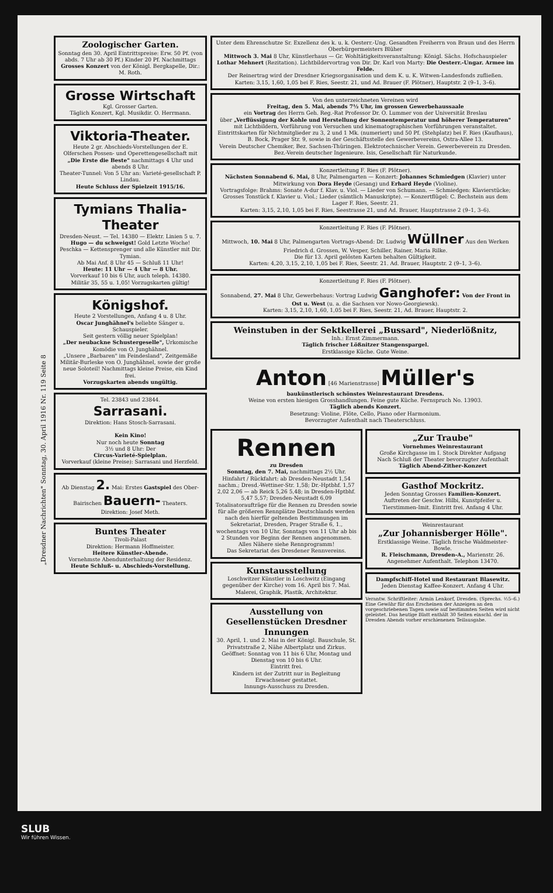„Dresdner Nachrichten" Sonntag, 30. April 1916 Nr. 119 Seite 8
Zoologischer Garten.
Sonntag den 30. April Eintrittspreise: Erw. 50 Pf. (von abds. 7 Uhr ab 30 Pf.) Kinder 20 Pf. Nachmittags Grosses Konzert von der Königl. Bergkapelle, Dir.: M. Roth.
Grosse Wirtschaft
Kgl. Grosser Garten.
Täglich Konzert, Kgl. Musikdir. O. Herrmann.
Viktoria-Theater.
Heute 2 gr. Abschieds-Vorstellungen der E. Olferschen Possen- und Operettengesellschaft mit „Die Erste die Beste" nachmittags 4 Uhr und abends 8 Uhr.
Theater-Tunnel: Von 5 Uhr an: Varieté-gesellschaft P. Lindau.
Heute Schluss der Spielzeit 1915/16.
Tymians Thalia-Theater
Dresden-Neust. — Tel. 14380 — Elektr. Linien 5 u. 7.
Hugo — du schweigst! Gold Letzte Woche!
Peschka — Kettensprenger und alle Künstler mit Dir. Tymian.
Ab Mai Anf. 8 Uhr 45 — Schluß 11 Uhr!
Heute: 11 Uhr — 4 Uhr — 8 Uhr.
Vorverkauf 10 bis 6 Uhr, auch teleph. 14380.
Militär 35, 55 u. 1,05! Vorzugskarten gültig!
Königshof.
Heute 2 Vorstellungen, Anfang 4 u. 8 Uhr.
Oscar Junghähnel's beliebte Sänger u. Schauspieler.
Seit gestern völlig neuer Spielplan!
„Der neubackne Schustergeselle", Urkomische Komödie von O. Junghähnel.
„Unsere „Barbaren" im Feindesland", Zeitgemäße Militär-Burleske von O. Junghähnel, sowie der große neue Soloteil! Nachmittags kleine Preise, ein Kind frei.
Vorzugskarten abends ungültig.
Tel. 23843 und 23844.
Sarrasani.
Direktion: Hans Stosch-Sarrasani.
Kein Kino!
Nur noch heute Sonntag
3½ und 8 Uhr: Der
Circus-Varieté-Spielplan.
Vorverkauf (kleine Preise): Sarrasani und Herzfeld.
Ab Dienstag 2. Mai: Erstes Gastspiel des Ober-Bairischen Bauern- Theaters.
Direktion: Josef Meth.
Buntes Theater
Tivoli-Palast
Direktion: Hermann Hoffmeister.
Heitere Künstler-Abende.
Vornehmste Abendunterhaltung der Residenz.
Heute Schluß- u. Abschieds-Vorstellung.
Unter dem Ehrenschutze Sr. Exzellenz des k. u. k. Oesterr.-Ung. Gesandten Freiherrn von Braun und des Herrn Oberbürgermeisters Blüher
Mittwoch 3. Mai 8 Uhr, Künstlerhaus — Gr. Wohltätigkeitsveranstaltung: Königl. Sächs. Hofschauspieler Lothar Mehnert (Rezitation). Lichtbildervortrag von Dir. Dr. Karl von Marty: Die Oesterr.-Ungar. Armee im Felde.
Der Reinertrag wird der Dresdner Kriegsorganisation und dem K. u. K. Witwen-Landesfonds zufließen.
Karten: 3,15, 1,60, 1,05 bei F. Ries, Seestr. 21, und Ad. Brauer (F. Plötner), Hauptstr. 2 (9–1, 3–6).
Von den unterzeichneten Vereinen wird
Freitag, den 5. Mai, abends 7½ Uhr, im grossen Gewerbehaussaale
ein Vortrag des Herrn Geh. Reg.-Rat Professor Dr. O. Lummer von der Universität Breslau
über „Verflüssigung der Kohle und Herstellung der Sonnentemperatur und höherer Temperaturen"
mit Lichtbildern, Vorführung von Versuchen und kinematographischen Vorführungen veranstaltet.
Eintrittskarten für Nichtmitglieder zu 3, 2 und 1 Mk. (numeriert) und 50 Pf. (Stehplatz) bei F. Ries (Kaufhaus), B. Bock, Prager Str. 9, sowie in der Geschäftsstelle des Gewerbevereins, Ostra-Allee 13.
Verein Deutscher Chemiker, Bez. Sachsen-Thüringen. Elektrotechnischer Verein. Gewerbeverein zu Dresden. Bez.-Verein deutscher Ingenieure. Isis, Gesellschaft für Naturkunde.
Konzertleitung F. Ries (F. Plötner).
Nächsten Sonnabend 6. Mai, 8 Uhr, Palmengarten — Konzert: Johannes Schmiedgen (Klavier) unter Mitwirkung von Dora Heyde (Gesang) und Erhard Heyde (Violine).
Vortragsfolge: Brahms: Sonate A-dur f. Klav. u. Viol. — Lieder von Schumann. — Schmiedgen: Klavierstücke; Grosses Tonstück f. Klavier u. Viol.; Lieder (sämtlich Manuskripte). — Konzertflügel: C. Bechstein aus dem Lager F. Ries, Seestr. 21.
Karten: 3,15, 2,10, 1,05 bei F. Ries, Seestrasse 21, und Ad. Brauer, Hauptstrasse 2 (9–1, 3–6).
Konzertleitung F. Ries (F. Plötner).
Mittwoch, 10. Mai 8 Uhr, Palmengarten Vortrags-Abend: Dr. Ludwig Wüllner Aus den Werken Friedrich d. Grossen, W. Vesper, Schiller, Rainer, Maria Rilke.
Die für 13. April gelösten Karten behalten Gültigkeit.
Karten: 4,20, 3,15, 2,10, 1,05 bei F. Ries, Seestr. 21. Ad. Brauer, Hauptstr. 2 (9–1, 3–6).
Konzertleitung F. Ries (F. Plötner).
Sonnabend, 27. Mai 8 Uhr, Gewerbehaus: Vortrag Ludwig Ganghofer: Von der Front in Ost u. West (u. a. die Sachsen vor Nowo-Georgiewsk).
Karten: 3,15, 2,10, 1,60, 1,05 bei F. Ries, Seestr. 21, Ad. Brauer, Hauptstr. 2.
Weinstuben in der Sektkellerei „Bussard", Niederlößnitz,
Inh.: Ernst Zimmermann.
Täglich frischer Lößnitzer Stangenspargel.
Erstklassige Küche. Gute Weine.
Anton [46 Marienstrasse] Müller's
baukünstlerisch schönstes Weinrestaurant Dresdens.
Weine von ersten hiesigen Grosshandlungen. Feine gute Küche. Fernspruch No. 13903.
Täglich abends Konzert.
Besetzung: Violine, Flöte, Cello, Piano oder Harmonium.
Bevorzugter Aufenthalt nach Theaterschluss.
Rennen
zu Dresden
Sonntag, den 7. Mai, nachmittags 2½ Uhr.
Hinfahrt / Rückfahrt: ab Dresden-Neustadt 1,54 nachm.; Dresd.-Wettiner-Str. 1,58; Dr.-Hptbhf. 1,57 2,02 2,06 — ab Reick 5,26 5,48; in Dresden-Hptbhf. 5,47 5,57; Dresden-Neustadt 6,09
Totalisatoraufträge für die Rennen zu Dresden sowie für alle größeren Rennplätze Deutschlands werden nach den hierfür geltenden Bestimmungen im Sekretariat, Dresden, Prager Straße 6, 1., wochentags von 10 Uhr, Sonntags von 11 Uhr ab bis 2 Stunden vor Beginn der Rennen angenommen.
Alles Nähere siehe Rennprogramm!
Das Sekretariat des Dresdener Rennvereins.
Kunstausstellung
Loschwitzer Künstler in Loschwitz (Eingang gegenüber der Kirche) vom 16. April bis 7. Mai.
Malerei, Graphik, Plastik, Architektur.
Ausstellung von Gesellenstücken Dresdner Innungen
30. April, 1. und 2. Mai in der Königl. Bauschule, St. Privatstraße 2, Nähe Albertplatz und Zirkus.
Geöffnet: Sonntag von 11 bis 6 Uhr, Montag und Dienstag von 10 bis 6 Uhr.
Eintritt frei.
Kindern ist der Zutritt nur in Begleitung Erwachsener gestattet.
Innungs-Ausschuss zu Dresden.
„Zur Traube"
Vornehmes Weinrestaurant
Große Kirchgasse im I. Stock Direkter Aufgang
Nach Schluß der Theater bevorzugter Aufenthalt
Täglich Abend-Zither-Konzert
Gasthof Mockritz.
Jeden Sonntag Grosses Familien-Konzert.
Auftreten der Geschw. Hilbi, Kunstpfeifer u. Tierstimmen-Imit. Eintritt frei. Anfang 4 Uhr.
Weinrestaurant
„Zur Johannisberger Hölle".
Erstklassige Weine. Täglich frische Waldmeister-Bowle.
R. Fleischmann, Dresden-A., Marienstr. 26.
Angenehmer Aufenthalt. Telephon 13470.
Dampfschiff-Hotel und Restaurant Blasewitz.
Jeden Dienstag Kaffee-Konzert. Anfang 4 Uhr.
Verantw. Schriftleiter: Armin Lenkorf, Dresden. (Sprechs. ½5–6.) Eine Gewähr für das Erscheinen der Anzeigen an den vorgeschriebenen Tagen sowie auf bestimmten Seiten wird nicht geleistet. Das heutige Blatt enthält 30 Seiten einschl. der in Dresden Abends vorher erschienenen Teilausgabe.
SLUB
Wir führen Wissen.